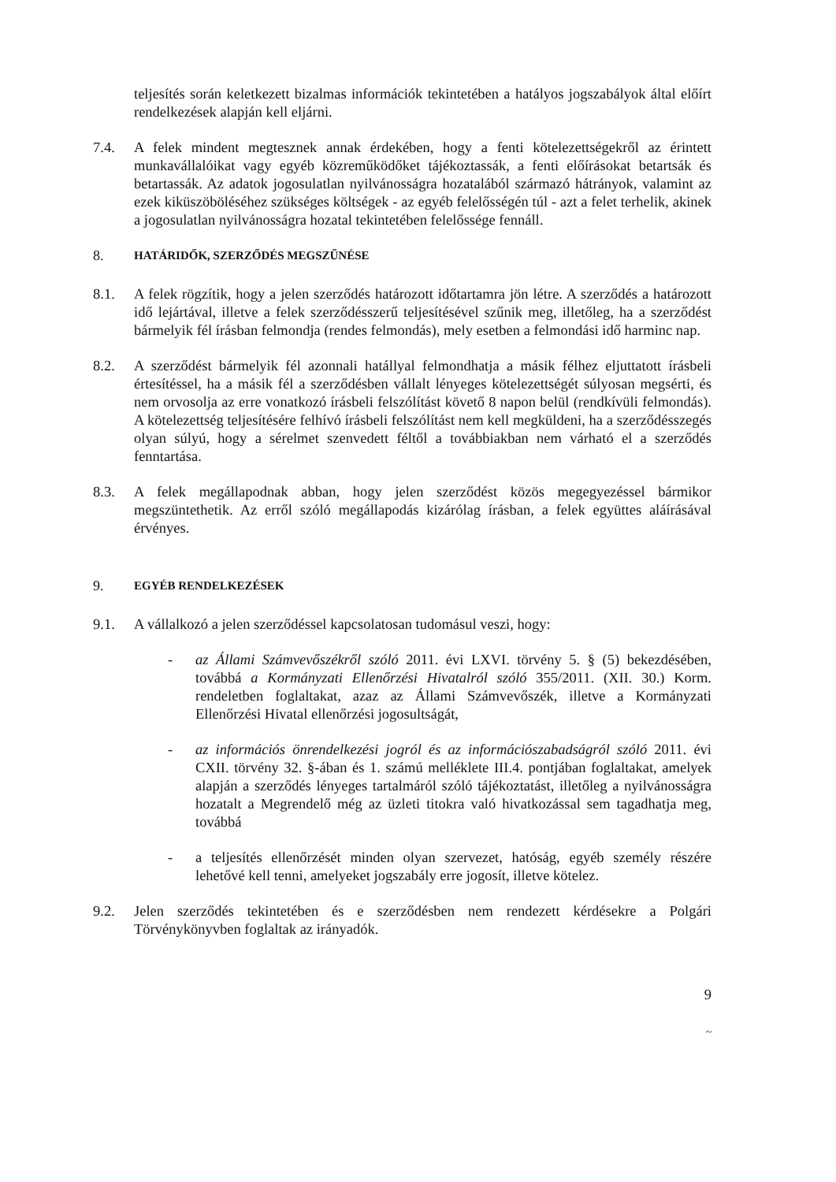teljesítés során keletkezett bizalmas információk tekintetében a hatályos jogszabályok által előírt rendelkezések alapján kell eljárni.
7.4. A felek mindent megtesznek annak érdekében, hogy a fenti kötelezettségekről az érintett munkavállalóikat vagy egyéb közreműködőket tájékoztassák, a fenti előírásokat betartsák és betartassák. Az adatok jogosulatlan nyilvánosságra hozatalából származó hátrányok, valamint az ezek kiküszöböléséhez szükséges költségek - az egyéb felelősségén túl - azt a felet terhelik, akinek a jogosulatlan nyilvánosságra hozatal tekintetében felelőssége fennáll.
8.
HATÁRIDŐK, SZERZŐDÉS MEGSZŰNÉSE
8.1. A felek rögzítik, hogy a jelen szerződés határozott időtartamra jön létre. A szerződés a határozott idő lejártával, illetve a felek szerződésszerű teljesítésével szűnik meg, illetőleg, ha a szerződést bármelyik fél írásban felmondja (rendes felmondás), mely esetben a felmondási idő harminc nap.
8.2. A szerződést bármelyik fél azonnali hatállyal felmondhatja a másik félhez eljuttatott írásbeli értesítéssel, ha a másik fél a szerződésben vállalt lényeges kötelezettségét súlyosan megsérti, és nem orvosolja az erre vonatkozó írásbeli felszólítást követő 8 napon belül (rendkívüli felmondás). A kötelezettség teljesítésére felhívó írásbeli felszólítást nem kell megküldeni, ha a szerződésszegés olyan súlyú, hogy a sérelmet szenvedett féltől a továbbiakban nem várható el a szerződés fenntartása.
8.3. A felek megállapodnak abban, hogy jelen szerződést közös megegyezéssel bármikor megszüntethetik. Az erről szóló megállapodás kizárólag írásban, a felek együttes aláírásával érvényes.
9.
EGYÉB RENDELKEZÉSEK
9.1. A vállalkozó a jelen szerződéssel kapcsolatosan tudomásul veszi, hogy:
- az Állami Számvevőszékről szóló 2011. évi LXVI. törvény 5. § (5) bekezdésében, továbbá a Kormányzati Ellenőrzési Hivatalról szóló 355/2011. (XII. 30.) Korm. rendeletben foglaltakat, azaz az Állami Számvevőszék, illetve a Kormányzati Ellenőrzési Hivatal ellenőrzési jogosultságát,
- az információs önrendelkezési jogról és az információszabadságról szóló 2011. évi CXII. törvény 32. §-ában és 1. számú melléklete III.4. pontjában foglaltakat, amelyek alapján a szerződés lényeges tartalmáról szóló tájékoztatást, illetőleg a nyilvánosságra hozatalt a Megrendelő még az üzleti titokra való hivatkozással sem tagadhatja meg, továbbá
- a teljesítés ellenőrzését minden olyan szervezet, hatóság, egyéb személy részére lehetővé kell tenni, amelyeket jogszabály erre jogosít, illetve kötelez.
9.2. Jelen szerződés tekintetében és e szerződésben nem rendezett kérdésekre a Polgári Törvénykönyvben foglaltak az irányadók.
9
~